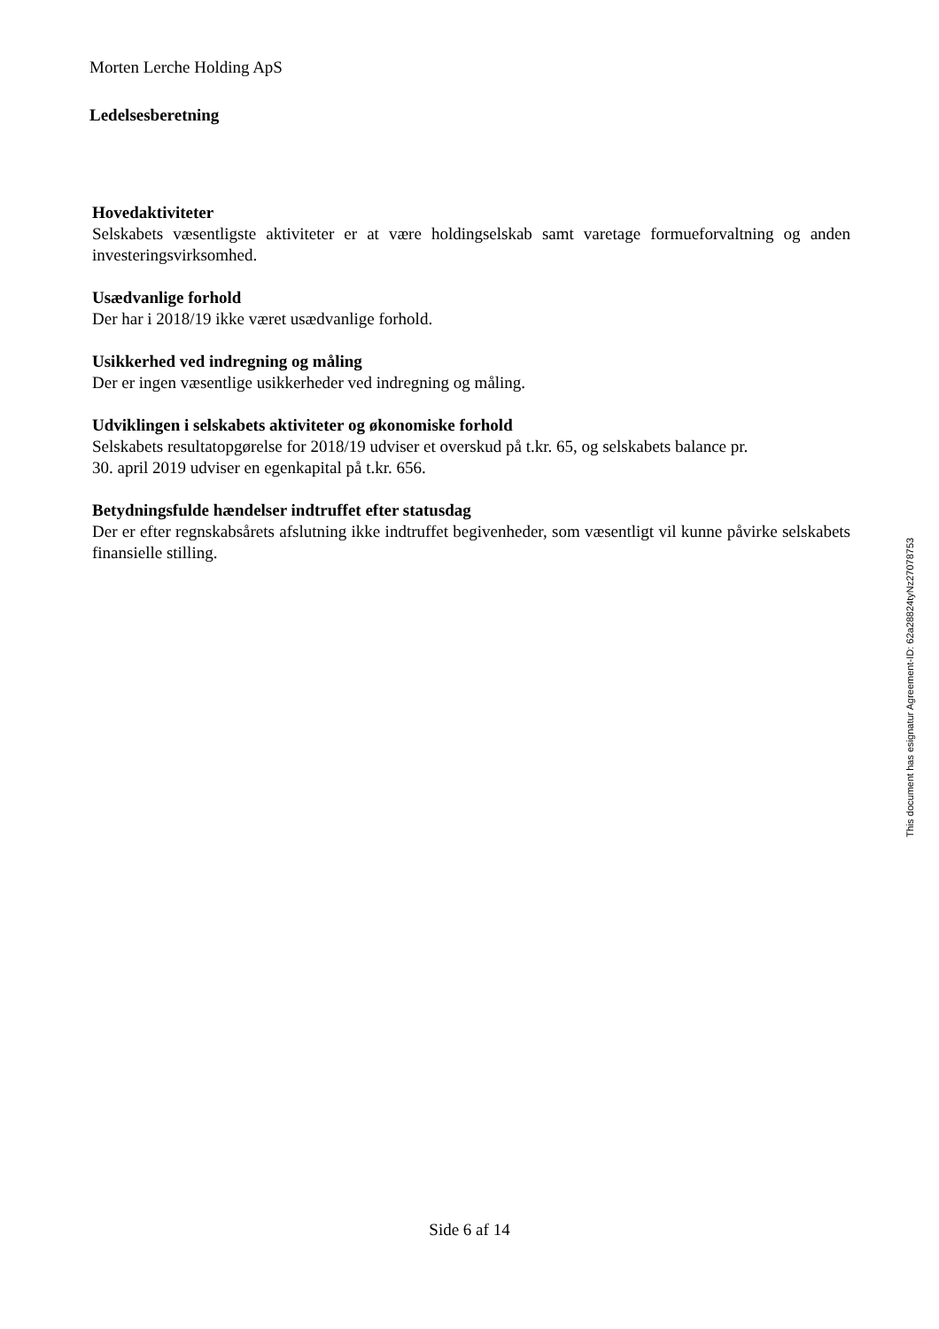Morten Lerche Holding ApS
Ledelsesberetning
Hovedaktiviteter
Selskabets væsentligste aktiviteter er at være holdingselskab samt varetage formueforvaltning og anden investeringsvirksomhed.
Usædvanlige forhold
Der har i 2018/19 ikke været usædvanlige forhold.
Usikkerhed ved indregning og måling
Der er ingen væsentlige usikkerheder ved indregning og måling.
Udviklingen i selskabets aktiviteter og økonomiske forhold
Selskabets resultatopgørelse for 2018/19 udviser et overskud på t.kr. 65, og selskabets balance pr.
30. april 2019 udviser en egenkapital på t.kr. 656.
Betydningsfulde hændelser indtruffet efter statusdag
Der er efter regnskabsårets afslutning ikke indtruffet begivenheder, som væsentligt vil kunne påvirke selskabets finansielle stilling.
This document has esignatur Agreement-ID: 62a28824tyNz27078753
Side 6 af 14